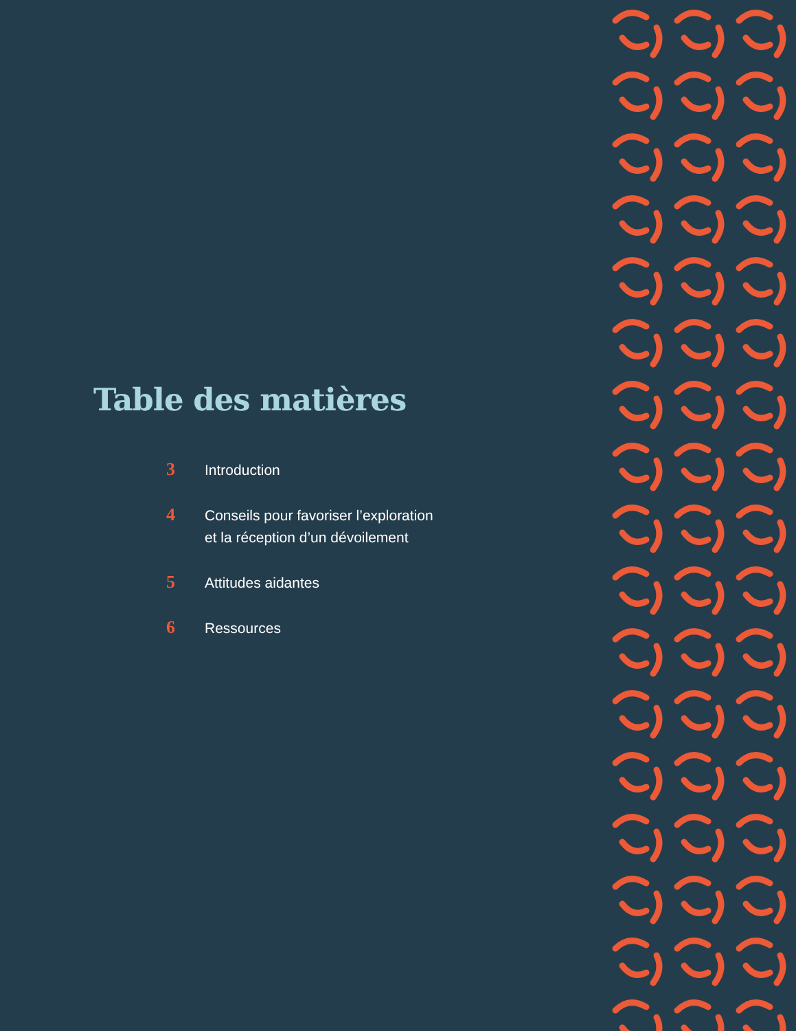Table des matières
3
Introduction
4
Conseils pour favoriser l’exploration
et la réception d’un dévoilement
5
Attitudes aidantes
6
Ressources